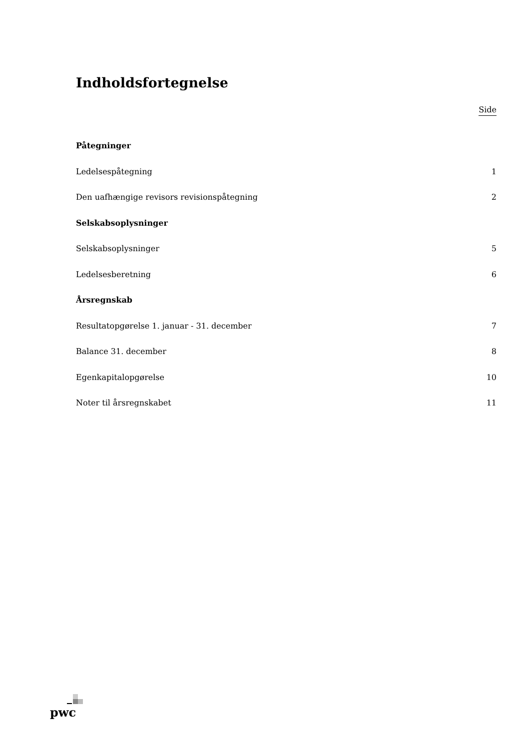Indholdsfortegnelse
Side
Påtegninger
Ledelsespåtegning 1
Den uafhængige revisors revisionspåtegning 2
Selskabsoplysninger
Selskabsoplysninger 5
Ledelsesberetning 6
Årsregnskab
Resultatopgørelse 1. januar - 31. december 7
Balance 31. december 8
Egenkapitalopgørelse 10
Noter til årsregnskabet 11
pwc